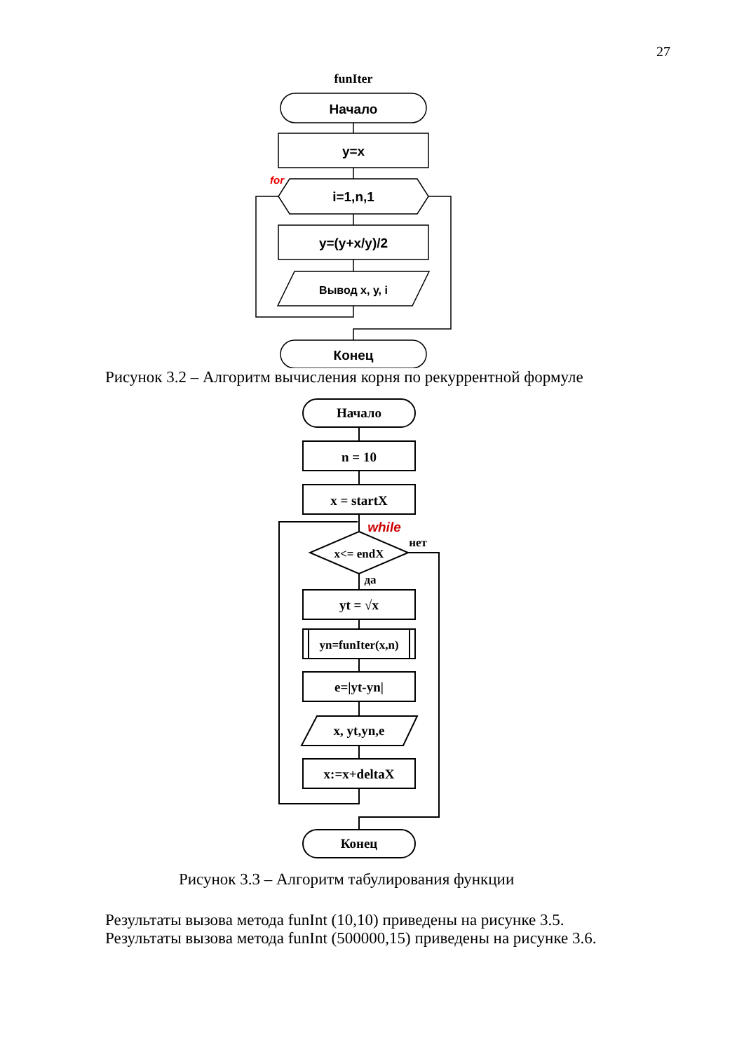27
funIter
Начало
y=x
for
i=1,n,1
y=(y+x/y)/2
Вывод x, y, i
Конец
Рисунок 3.2 – Алгоритм вычисления корня по рекуррентной формуле
Начало
n = 10
x = startX
while
нет
x<= endX
да
yt = √x
yn=funIter(x,n)
e=|yt-yn|
x, yt,yn,e
x:=x+deltaX
Конец
Рисунок 3.3 – Алгоритм табулирования функции
Результаты вызова метода funInt (10,10) приведены на рисунке 3.5.
Результаты вызова метода funInt (500000,15) приведены на рисунке 3.6.